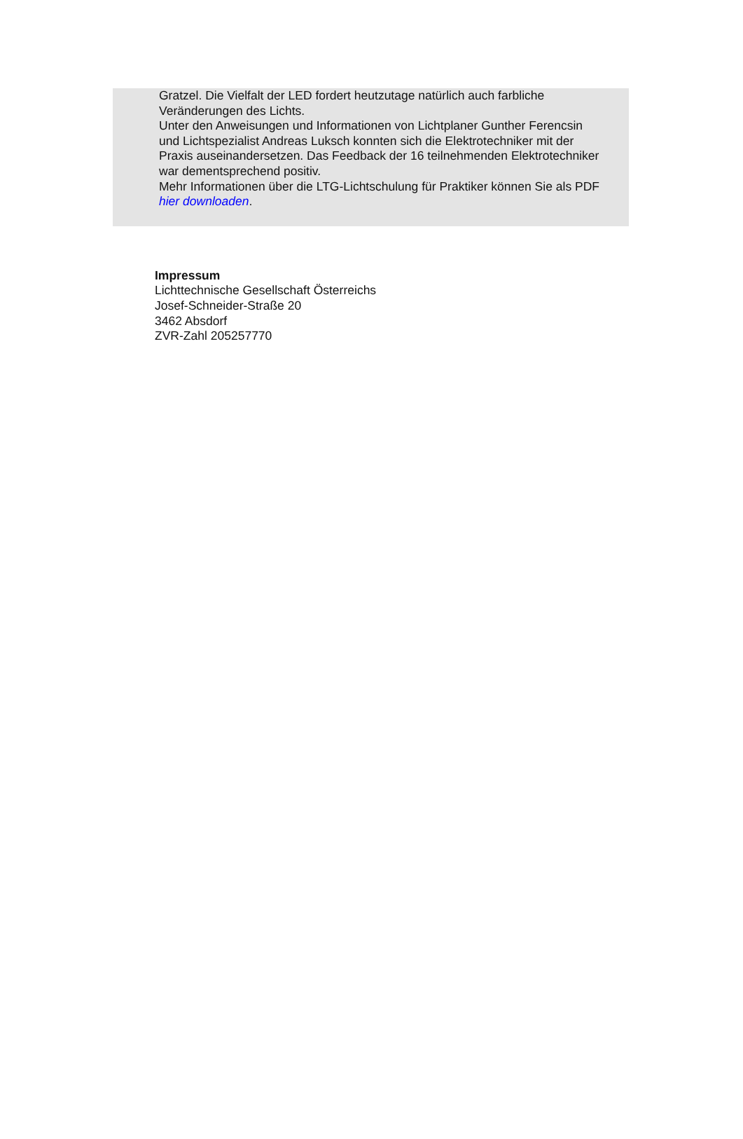Gratzel. Die Vielfalt der LED fordert heutzutage natürlich auch farbliche Veränderungen des Lichts.
Unter den Anweisungen und Informationen von Lichtplaner Gunther Ferencsin und Lichtspezialist Andreas Luksch konnten sich die Elektrotechniker mit der Praxis auseinandersetzen. Das Feedback der 16 teilnehmenden Elektrotechniker war dementsprechend positiv.
Mehr Informationen über die LTG-Lichtschulung für Praktiker können Sie als PDF hier downloaden.
Impressum
Lichttechnische Gesellschaft Österreichs
Josef-Schneider-Straße 20
3462 Absdorf
ZVR-Zahl 205257770